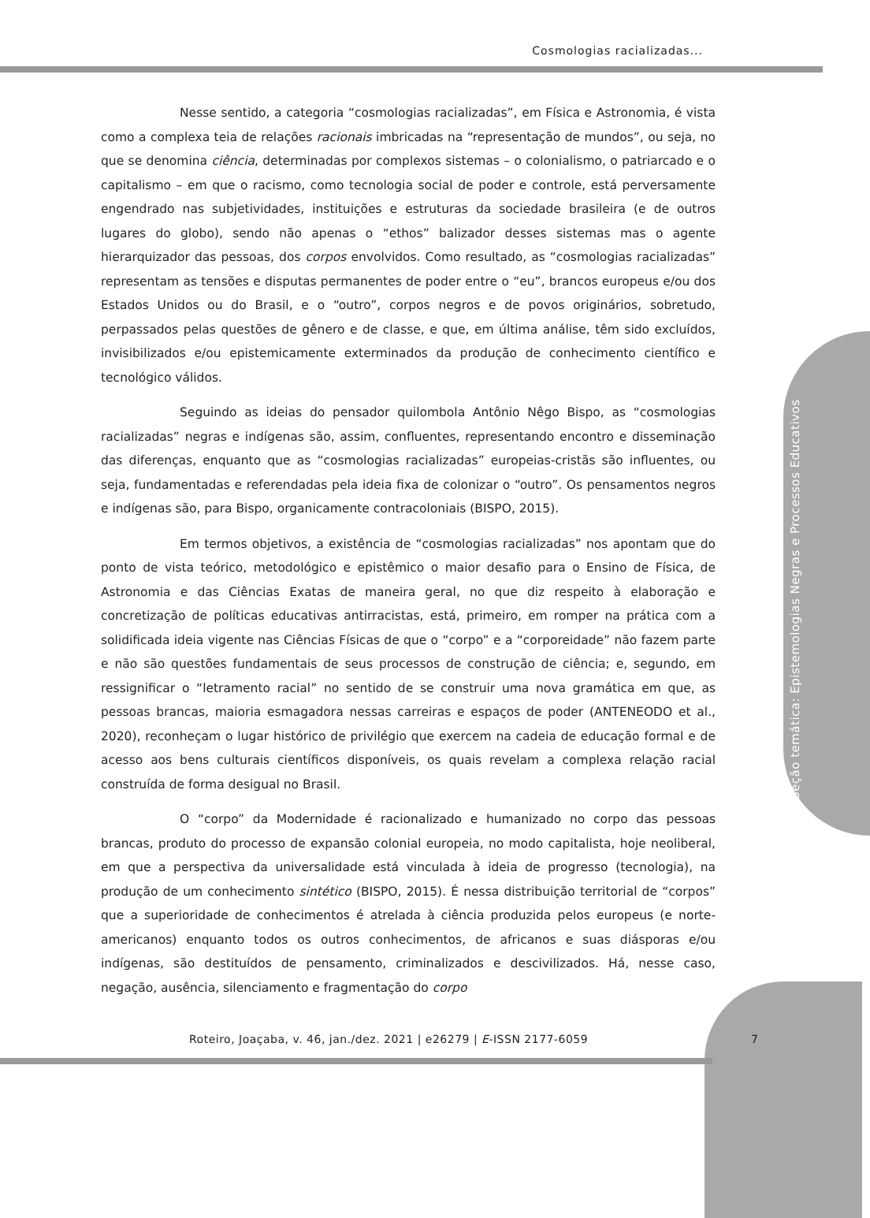Cosmologias racializadas...
Seção temática: Epistemologias Negras e Processos Educativos
Nesse sentido, a categoria “cosmologias racializadas”, em Física e Astronomia, é vista como a complexa teia de relações racionais imbricadas na “representação de mundos”, ou seja, no que se denomina ciência, determinadas por complexos sistemas – o colonialismo, o patriarcado e o capitalismo – em que o racismo, como tecnologia social de poder e controle, está perversamente engendrado nas subjetividades, instituições e estruturas da sociedade brasileira (e de outros lugares do globo), sendo não apenas o “ethos” balizador desses sistemas mas o agente hierarquizador das pessoas, dos corpos envolvidos. Como resultado, as “cosmologias racializadas” representam as tensões e disputas permanentes de poder entre o “eu”, brancos europeus e/ou dos Estados Unidos ou do Brasil, e o “outro”, corpos negros e de povos originários, sobretudo, perpassados pelas questões de gênero e de classe, e que, em última análise, têm sido excluídos, invisibilizados e/ou epistemicamente exterminados da produção de conhecimento científico e tecnológico válidos.
Seguindo as ideias do pensador quilombola Antônio Nêgo Bispo, as “cosmologias racializadas” negras e indígenas são, assim, confluentes, representando encontro e disseminação das diferenças, enquanto que as “cosmologias racializadas” europeias-cristãs são influentes, ou seja, fundamentadas e referendadas pela ideia fixa de colonizar o “outro”. Os pensamentos negros e indígenas são, para Bispo, organicamente contracoloniais (BISPO, 2015).
Em termos objetivos, a existência de “cosmologias racializadas” nos apontam que do ponto de vista teórico, metodológico e epistêmico o maior desafio para o Ensino de Física, de Astronomia e das Ciências Exatas de maneira geral, no que diz respeito à elaboração e concretização de políticas educativas antirracistas, está, primeiro, em romper na prática com a solidificada ideia vigente nas Ciências Físicas de que o “corpo” e a “corporeidade” não fazem parte e não são questões fundamentais de seus processos de construção de ciência; e, segundo, em ressignificar o “letramento racial” no sentido de se construir uma nova gramática em que, as pessoas brancas, maioria esmagadora nessas carreiras e espaços de poder (ANTENEODO et al., 2020), reconheçam o lugar histórico de privilégio que exercem na cadeia de educação formal e de acesso aos bens culturais científicos disponíveis, os quais revelam a complexa relação racial construída de forma desigual no Brasil.
O “corpo” da Modernidade é racionalizado e humanizado no corpo das pessoas brancas, produto do processo de expansão colonial europeia, no modo capitalista, hoje neoliberal, em que a perspectiva da universalidade está vinculada à ideia de progresso (tecnologia), na produção de um conhecimento sintético (BISPO, 2015). É nessa distribuição territorial de “corpos” que a superioridade de conhecimentos é atrelada à ciência produzida pelos europeus (e norte-americanos) enquanto todos os outros conhecimentos, de africanos e suas diásporas e/ou indígenas, são destituídos de pensamento, criminalizados e descivilizados. Há, nesse caso, negação, ausência, silenciamento e fragmentação do corpo
Roteiro, Joaçaba, v. 46, jan./dez. 2021 | e26279 | E-ISSN 2177-6059
7